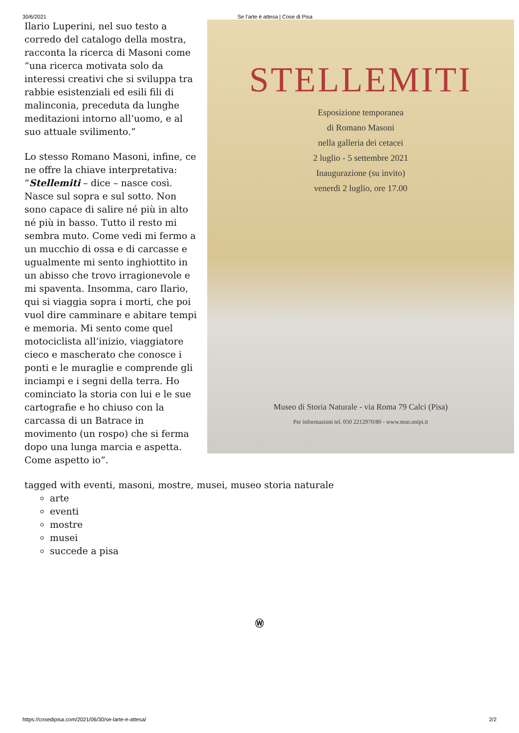30/6/2021 Se l’arte è attesa | Cose di Pisa
STELLEMITI
Esposizione temporanea
di Romano Masoni
nella galleria dei cetacei
2 luglio - 5 settembre 2021
Inaugurazione (su invito)
venerdì 2 luglio, ore 17.00
Museo di Storia Naturale - via Roma 79 Calci (Pisa)
Per informazioni tel. 050 2212970/80 - www.msn.unipi.it
Ilario Luperini, nel suo testo a corredo del catalogo della mostra, racconta la ricerca di Masoni come “una ricerca motivata solo da interessi creativi che si sviluppa tra rabbie esistenziali ed esili fili di malinconia, preceduta da lunghe meditazioni intorno all’uomo, e al suo attuale svilimento.”
Lo stesso Romano Masoni, infine, ce ne offre la chiave interpretativa: “Stellemiti – dice – nasce così. Nasce sul sopra e sul sotto. Non sono capace di salire né più in alto né più in basso. Tutto il resto mi sembra muto. Come vedi mi fermo a un mucchio di ossa e di carcasse e ugualmente mi sento inghiottito in un abisso che trovo irragionevole e mi spaventa. Insomma, caro Ilario, qui si viaggia sopra i morti, che poi vuol dire camminare e abitare tempi e memoria. Mi sento come quel motociclista all’inizio, viaggiatore cieco e mascherato che conosce i ponti e le muraglie e comprende gli inciampi e i segni della terra. Ho cominciato la storia con lui e le sue cartografie e ho chiuso con la carcassa di un Batrace in movimento (un rospo) che si ferma dopo una lunga marcia e aspetta. Come aspetto io”.
tagged with eventi, masoni, mostre, musei, museo storia naturale
arte
eventi
mostre
musei
succede a pisa
Ⓦ
https://cosedipisa.com/2021/06/30/se-larte-e-attesa/ 2/2